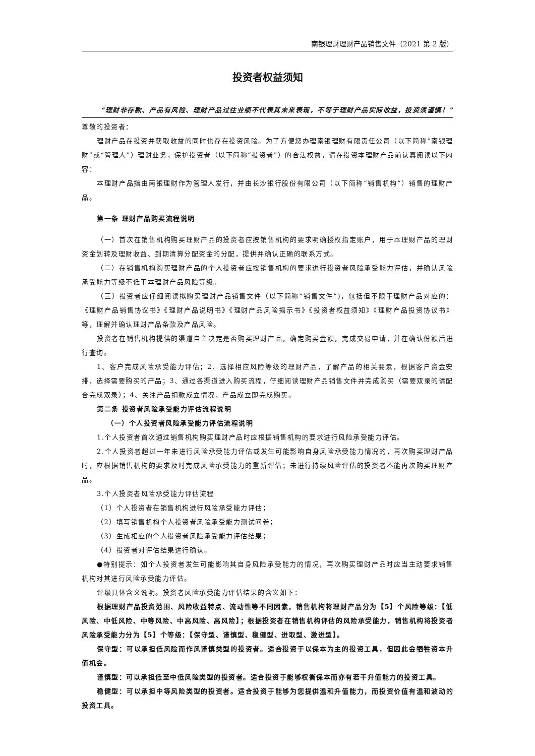南银理财理财产品销售文件（2021 第 2 版）
投资者权益须知
“理财非存款、产品有风险、理财产品过往业绩不代表其未来表现，不等于理财产品实际收益，投资须谨慎！”
尊敬的投资者：
理财产品在投资并获取收益的同时也存在投资风险。为了方便您办理南银理财有限责任公司（以下简称“南银理财”或“管理人”）理财业务，保护投资者（以下简称“投资者”）的合法权益，请在投资本理财产品前认真阅读以下内容：
本理财产品指由南银理财作为管理人发行，并由长沙银行股份有限公司（以下简称“销售机构”）销售的理财产品。
第一条 理财产品购买流程说明
（一）首次在销售机构购买理财产品的投资者应按销售机构的要求明确授权指定账户，用于本理财产品的理财资金划转及理财收益、到期清算分配资金的分配，提供并确认正确的联系方式。
（二）在销售机构购买理财产品的个人投资者应按销售机构的要求进行投资者风险承受能力评估，并确认风险承受能力等级不低于本理财产品风险等级。
（三）投资者应仔细阅读拟购买理财产品销售文件（以下简称“销售文件”)，包括但不限于理财产品对应的：《理财产品销售协议书》《理财产品说明书》《理财产品风险揭示书》《投资者权益须知》《理财产品投资协议书》等，理解并确认理财产品条款及产品风险。
投资者在销售机构提供的渠道自主决定是否购买理财产品，确定购买金额，完成交易申请，并在确认份额后进行查询。
1、客户完成风险承受能力评估；2、选择相应风险等级的理财产品，了解产品的相关要素，根据客户资金安排，选择需要购买的产品；3、通过各渠道进入购买流程，仔细阅读理财产品销售文件并完成购买（需要双录的请配合完成双录）；4、关注产品扣款成立情况，产品成立即完成购买。
第二条 投资者风险承受能力评估流程说明
（一）个人投资者风险承受能力评估流程说明
1.个人投资者首次通过销售机构购买理财产品时应根据销售机构的要求进行风险承受能力评估。
2.个人投资者超过一年未进行风险承受能力评估或发生可能影响自身风险承受能力情况的，再次购买理财产品时，应根据销售机构的要求及时完成风险承受能力的重新评估；未进行持续风险评估的投资者不能再次购买理财产品。
3.个人投资者风险承受能力评估流程
（1）个人投资者在销售机构进行风险承受能力评估；
（2）填写销售机构个人投资者风险承受能力测试问卷；
（3）生成相应的个人投资者风险承受能力评估结果；
（4）投资者对评估结果进行确认。
●特别提示：如个人投资者发生可能影响其自身风险承受能力的情况，再次购买理财产品时应当主动要求销售机构对其进行风险承受能力评估。
评级具体含义说明。投资者风险承受能力评估结果的含义如下：
根据理财产品投资范围、风险收益特点、流动性等不同因素，销售机构将理财产品分为【5】个风险等级：【低风险、中低风险、中等风险、中高风险、高风险】；根据投资者在销售机构评估的风险承受能力，销售机构将投资者风险承受能力分为【5】个等级：【保守型、谨慎型、稳健型、进取型、激进型】。
保守型：可以承担低风险而作风谨慎类型的投资者。适合投资于以保本为主的投资工具，但因此会牺牲资本升值机会。
谨慎型：可以承担低至中低风险类型的投资者。适合投资于能够权衡保本而亦有若干升值能力的投资工具。
稳健型：可以承担中等风险类型的投资者。适合投资于能够为您提供温和升值能力，而投资价值有温和波动的投资工具。